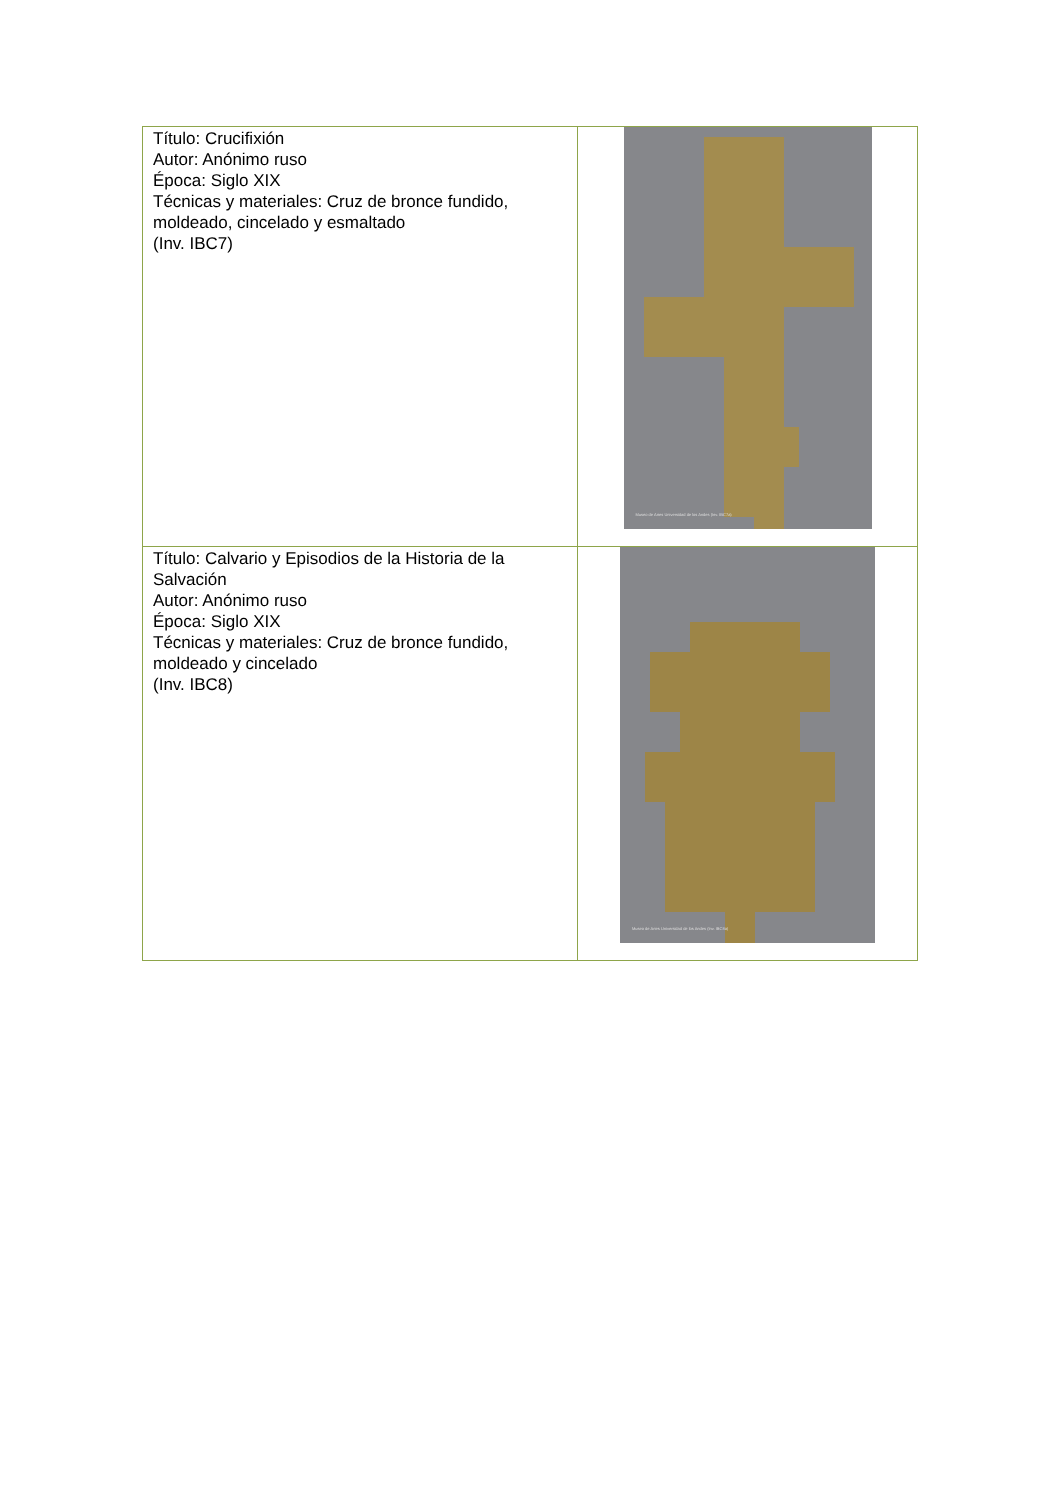| Título: Crucifixión Autor: Anónimo ruso Época: Siglo XIX Técnicas y materiales: Cruz de bronce fundido, moldeado, cincelado y esmaltado (Inv. IBC7) | Museo de Artes Universidad de los Andes (Inv. IBC7a) |
| Título: Calvario y Episodios de la Historia de la Salvación Autor: Anónimo ruso Época: Siglo XIX Técnicas y materiales: Cruz de bronce fundido, moldeado y cincelado (Inv. IBC8) | Museo de Artes Universidad de los Andes (Inv. IBC8a) |